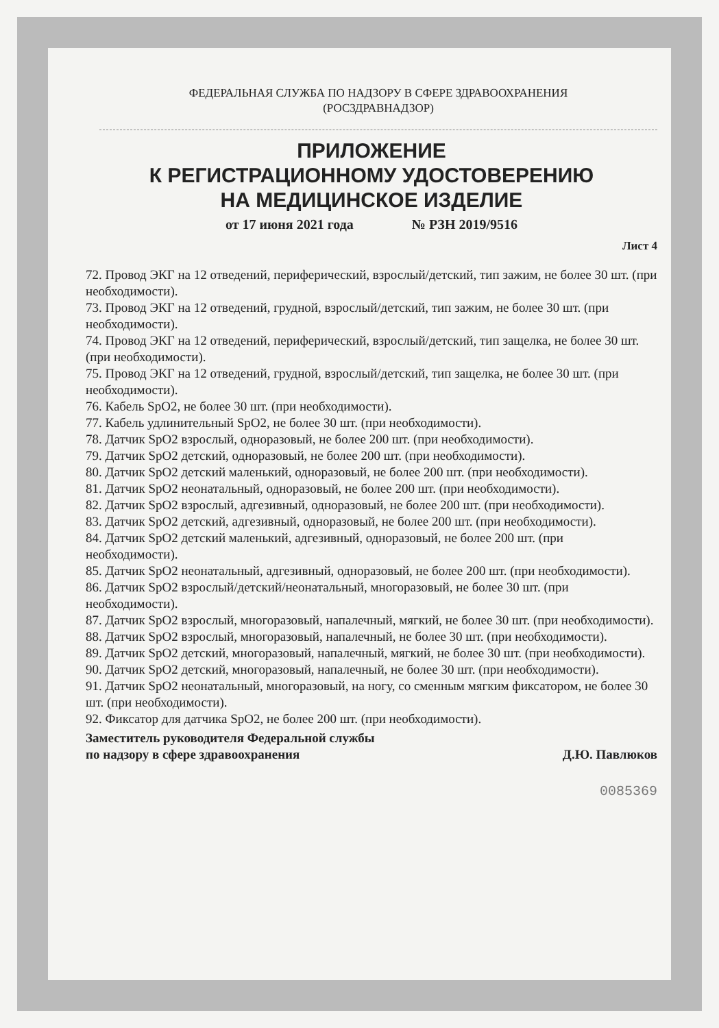ФЕДЕРАЛЬНАЯ СЛУЖБА ПО НАДЗОРУ В СФЕРЕ ЗДРАВООХРАНЕНИЯ
(РОСЗДРАВНАДЗОР)
ПРИЛОЖЕНИЕ
К РЕГИСТРАЦИОННОМУ УДОСТОВЕРЕНИЮ
НА МЕДИЦИНСКОЕ ИЗДЕЛИЕ
от 17 июня 2021 года № РЗН 2019/9516
Лист 4
72. Провод ЭКГ на 12 отведений, периферический, взрослый/детский, тип зажим, не более 30 шт. (при необходимости).
73. Провод ЭКГ на 12 отведений, грудной, взрослый/детский, тип зажим, не более 30 шт. (при необходимости).
74. Провод ЭКГ на 12 отведений, периферический, взрослый/детский, тип защелка, не более 30 шт. (при необходимости).
75. Провод ЭКГ на 12 отведений, грудной, взрослый/детский, тип защелка, не более 30 шт. (при необходимости).
76. Кабель SpO2, не более 30 шт. (при необходимости).
77. Кабель удлинительный SpO2, не более 30 шт. (при необходимости).
78. Датчик SpO2 взрослый, одноразовый, не более 200 шт. (при необходимости).
79. Датчик SpO2 детский, одноразовый, не более 200 шт. (при необходимости).
80. Датчик SpO2 детский маленький, одноразовый, не более 200 шт. (при необходимости).
81. Датчик SpO2 неонатальный, одноразовый, не более 200 шт. (при необходимости).
82. Датчик SpO2 взрослый, адгезивный, одноразовый, не более 200 шт. (при необходимости).
83. Датчик SpO2 детский, адгезивный, одноразовый, не более 200 шт. (при необходимости).
84. Датчик SpO2 детский маленький, адгезивный, одноразовый, не более 200 шт. (при необходимости).
85. Датчик SpO2 неонатальный, адгезивный, одноразовый, не более 200 шт. (при необходимости).
86. Датчик SpO2 взрослый/детский/неонатальный, многоразовый, не более 30 шт. (при необходимости).
87. Датчик SpO2 взрослый, многоразовый, напалечный, мягкий, не более 30 шт. (при необходимости).
88. Датчик SpO2 взрослый, многоразовый, напалечный, не более 30 шт. (при необходимости).
89. Датчик SpO2 детский, многоразовый, напалечный, мягкий, не более 30 шт. (при необходимости).
90. Датчик SpO2 детский, многоразовый, напалечный, не более 30 шт. (при необходимости).
91. Датчик SpO2 неонатальный, многоразовый, на ногу, со сменным мягким фиксатором, не более 30 шт. (при необходимости).
92. Фиксатор для датчика SpO2, не более 200 шт. (при необходимости).
Заместитель руководителя Федеральной службы
по надзору в сфере здравоохранения
Д.Ю. Павлюков
0085369